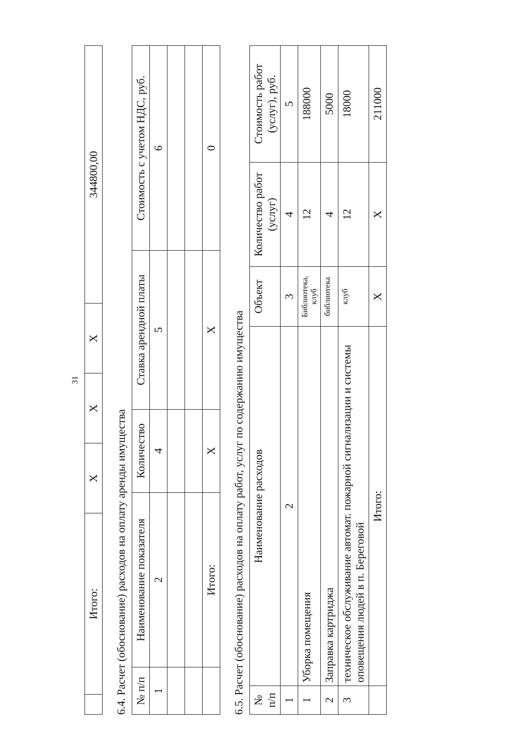31
| | Итого: | X | X | X | 344800,00 |
6.4. Расчет (обоснование) расходов на оплату аренды имущества
| № п/п | Наименование показателя | Количество | Ставка арендной платы | Стоимость с учетом НДС, руб. |
| --- | --- | --- | --- | --- |
| 1 | 2 | 4 | 5 | 6 |
| | Итого: | X | X | 0 |
6.5. Расчет (обоснование) расходов на оплату работ, услуг по содержанию имущества
| № п/п | Наименование расходов | Объект | Количество работ (услуг) | Стоимость работ (услуг), руб. |
| --- | --- | --- | --- | --- |
| 1 | 2 | 3 | 4 | 5 |
| 1 | Уборка помещения | Библиотека, клуб | 12 | 188000 |
| 2 | Заправка картриджа | библиотека | 4 | 5000 |
| 3 | техническое обслуживание автомат. пожарной сигнализации и системы оповещения людей в п. Береговой | клуб | 12 | 18000 |
| | Итого: | X | X | 211000 |